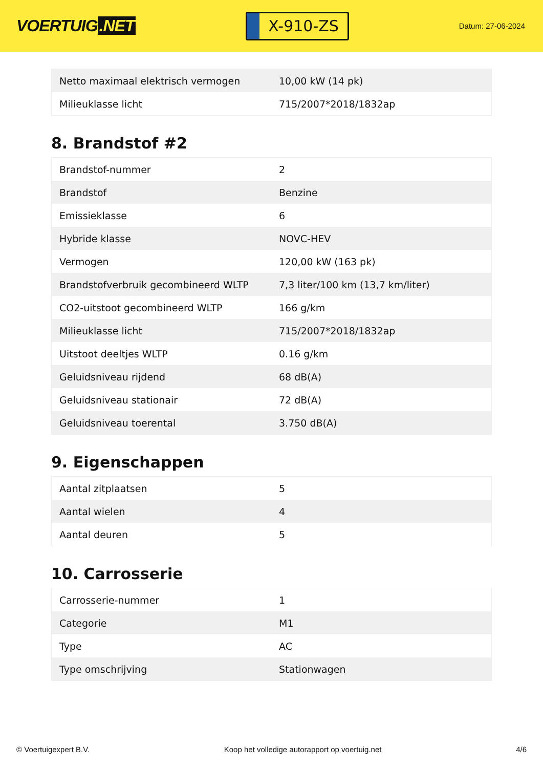VOERTUIG.NET
X-910-ZS
Datum: 27-06-2024
| Netto maximaal elektrisch vermogen | 10,00 kW (14 pk) |
| Milieuklasse licht | 715/2007*2018/1832ap |
8. Brandstof #2
| Brandstof-nummer | 2 |
| Brandstof | Benzine |
| Emissieklasse | 6 |
| Hybride klasse | NOVC-HEV |
| Vermogen | 120,00 kW (163 pk) |
| Brandstofverbruik gecombineerd WLTP | 7,3 liter/100 km (13,7 km/liter) |
| CO2-uitstoot gecombineerd WLTP | 166 g/km |
| Milieuklasse licht | 715/2007*2018/1832ap |
| Uitstoot deeltjes WLTP | 0.16 g/km |
| Geluidsniveau rijdend | 68 dB(A) |
| Geluidsniveau stationair | 72 dB(A) |
| Geluidsniveau toerental | 3.750 dB(A) |
9. Eigenschappen
| Aantal zitplaatsen | 5 |
| Aantal wielen | 4 |
| Aantal deuren | 5 |
10. Carrosserie
| Carrosserie-nummer | 1 |
| Categorie | M1 |
| Type | AC |
| Type omschrijving | Stationwagen |
© Voertuigexpert B.V. Koop het volledige autorapport op voertuig.net 4/6